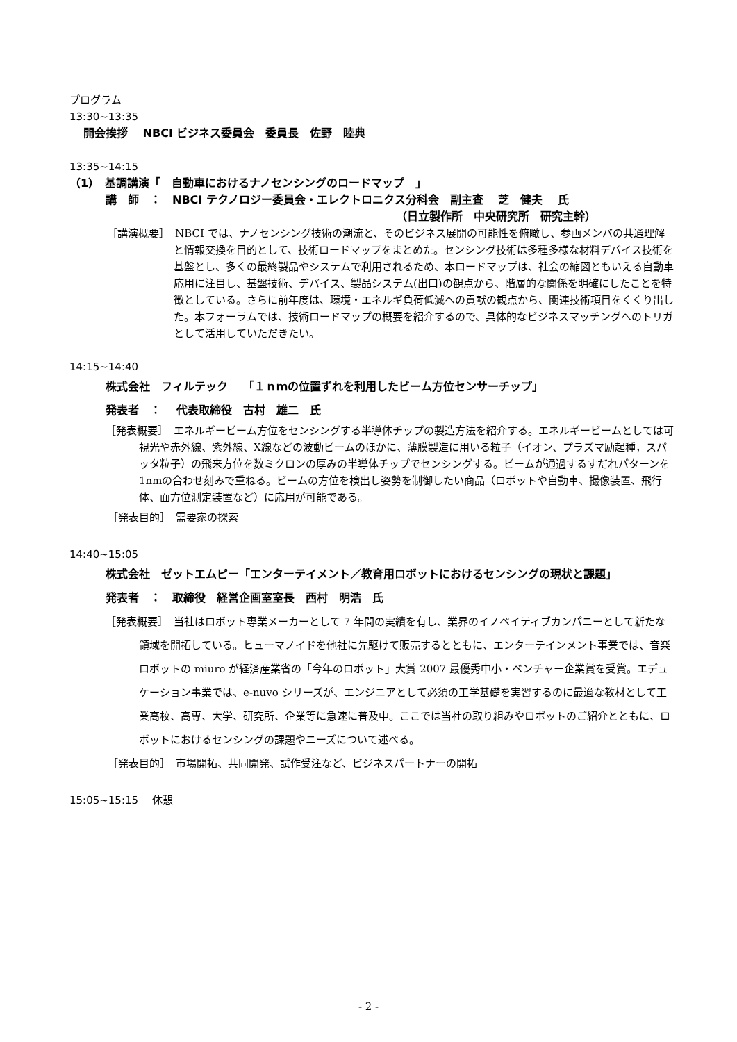プログラム
13:30~13:35
開会挨拶　 NBCI ビジネス委員会　委員長　佐野　睦典
13:35~14:15
（1）　基調講演「　自動車におけるナノセンシングのロードマップ　」
講　師　：　NBCI テクノロジー委員会・エレクトロニクス分科会　副主査　 芝　健夫　 氏
（日立製作所　中央研究所　研究主幹）
［講演概要］　NBCI では、ナノセンシング技術の潮流と、そのビジネス展開の可能性を俯瞰し、参画メンバの共通理解と情報交換を目的として、技術ロードマップをまとめた。センシング技術は多種多様な材料デバイス技術を基盤とし、多くの最終製品やシステムで利用されるため、本ロードマップは、社会の縮図ともいえる自動車応用に注目し、基盤技術、デバイス、製品システム(出口)の観点から、階層的な関係を明確にしたことを特徴としている。さらに前年度は、環境・エネルギ負荷低減への貢献の観点から、関連技術項目をくくり出した。本フォーラムでは、技術ロードマップの概要を紹介するので、具体的なビジネスマッチングへのトリガとして活用していただきたい。
14:15~14:40
株式会社　フィルテック　 「１ｎｍの位置ずれを利用したビーム方位センサーチップ」
発表者　：　 代表取締役　古村　雄二　氏
［発表概要］　エネルギービーム方位をセンシングする半導体チップの製造方法を紹介する。エネルギービームとしては可視光や赤外線、紫外線、X線などの波動ビームのほかに、薄膜製造に用いる粒子（イオン、プラズマ励起種，スパッタ粒子）の飛来方位を数ミクロンの厚みの半導体チップでセンシングする。ビームが通過するすだれパターンを1nmの合わせ刻みで重ねる。ビームの方位を検出し姿勢を制御したい商品（ロボットや自動車、撮像装置、飛行体、面方位測定装置など）に応用が可能である。
［発表目的］　需要家の探索
14:40~15:05
株式会社　ゼットエムピー「エンターテイメント／教育用ロボットにおけるセンシングの現状と課題」
発表者　：　取締役　経営企画室室長　西村　明浩　氏
［発表概要］　当社はロボット専業メーカーとして 7 年間の実績を有し、業界のイノベイティブカンパニーとして新たな領域を開拓している。ヒューマノイドを他社に先駆けて販売するとともに、エンターテインメント事業では、音楽ロボットの miuro が経済産業省の「今年のロボット」大賞 2007 最優秀中小・ベンチャー企業賞を受賞。エデュケーション事業では、e-nuvo シリーズが、エンジニアとして必須の工学基礎を実習するのに最適な教材として工業高校、高専、大学、研究所、企業等に急速に普及中。ここでは当社の取り組みやロボットのご紹介とともに、ロボットにおけるセンシングの課題やニーズについて述べる。
［発表目的］　市場開拓、共同開発、試作受注など、ビジネスパートナーの開拓
15:05~15:15　 休憩
- 2 -